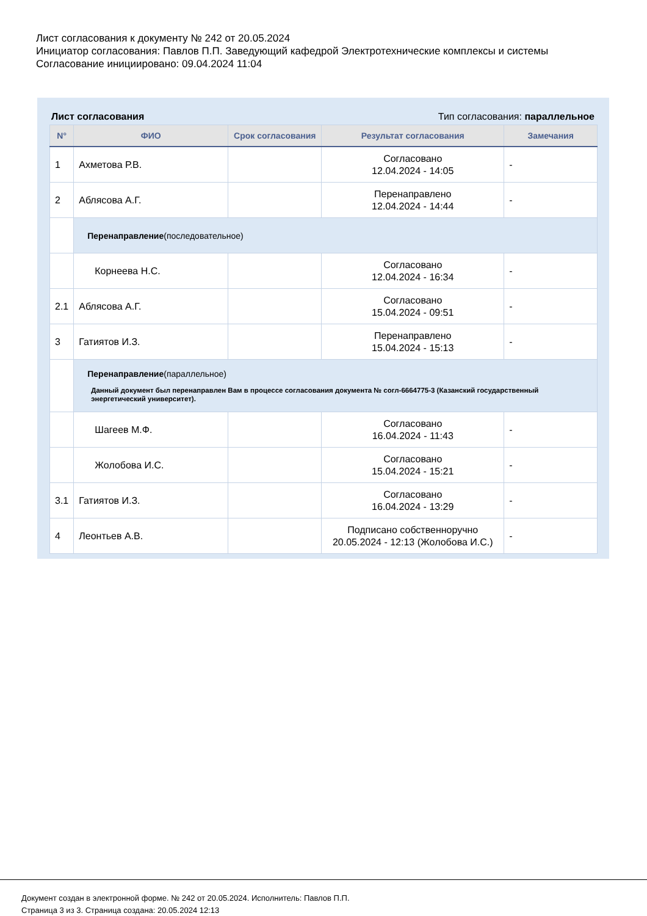Лист согласования к документу № 242 от 20.05.2024
Инициатор согласования: Павлов П.П. Заведующий кафедрой Электротехнические комплексы и системы
Согласование инициировано: 09.04.2024 11:04
Лист согласования Тип согласования: параллельное
| N° | ФИО | Срок согласования | Результат согласования | Замечания |
| --- | --- | --- | --- | --- |
| 1 | Ахметова Р.В. | | Согласовано 12.04.2024 - 14:05 | - |
| 2 | Аблясова А.Г. | | Перенаправлено 12.04.2024 - 14:44 | - |
| | Перенаправление (последовательное) | | | |
| | Корнеева Н.С. | | Согласовано 12.04.2024 - 16:34 | - |
| 2.1 | Аблясова А.Г. | | Согласовано 15.04.2024 - 09:51 | - |
| 3 | Гатиятов И.З. | | Перенаправлено 15.04.2024 - 15:13 | - |
| | Перенаправление (параллельное) Данный документ был перенаправлен Вам в процессе согласования документа № согл-6664775-3 (Казанский государственный энергетический университет). | | | |
| | Шагеев М.Ф. | | Согласовано 16.04.2024 - 11:43 | - |
| | Жолобова И.С. | | Согласовано 15.04.2024 - 15:21 | - |
| 3.1 | Гатиятов И.З. | | Согласовано 16.04.2024 - 13:29 | - |
| 4 | Леонтьев А.В. | | Подписано собственноручно 20.05.2024 - 12:13 (Жолобова И.С.) | - |
Документ создан в электронной форме. № 242 от 20.05.2024. Исполнитель: Павлов П.П.
Страница 3 из 3. Страница создана: 20.05.2024 12:13